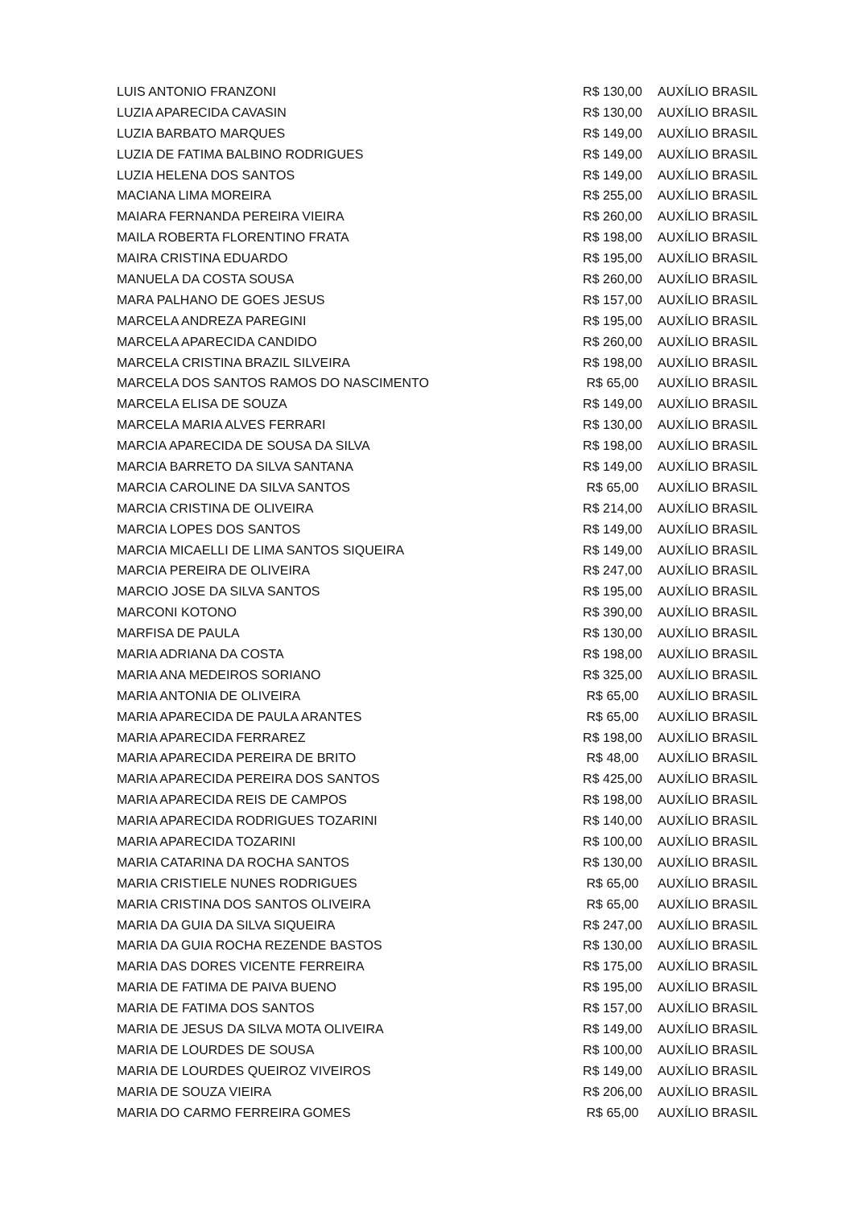| LUIS ANTONIO FRANZONI | R$ 130,00 | AUXÍLIO BRASIL |
| LUZIA APARECIDA CAVASIN | R$ 130,00 | AUXÍLIO BRASIL |
| LUZIA BARBATO MARQUES | R$ 149,00 | AUXÍLIO BRASIL |
| LUZIA DE FATIMA BALBINO RODRIGUES | R$ 149,00 | AUXÍLIO BRASIL |
| LUZIA HELENA DOS SANTOS | R$ 149,00 | AUXÍLIO BRASIL |
| MACIANA LIMA MOREIRA | R$ 255,00 | AUXÍLIO BRASIL |
| MAIARA FERNANDA PEREIRA VIEIRA | R$ 260,00 | AUXÍLIO BRASIL |
| MAILA ROBERTA FLORENTINO FRATA | R$ 198,00 | AUXÍLIO BRASIL |
| MAIRA CRISTINA EDUARDO | R$ 195,00 | AUXÍLIO BRASIL |
| MANUELA DA COSTA SOUSA | R$ 260,00 | AUXÍLIO BRASIL |
| MARA PALHANO DE GOES JESUS | R$ 157,00 | AUXÍLIO BRASIL |
| MARCELA ANDREZA PAREGINI | R$ 195,00 | AUXÍLIO BRASIL |
| MARCELA APARECIDA CANDIDO | R$ 260,00 | AUXÍLIO BRASIL |
| MARCELA CRISTINA BRAZIL SILVEIRA | R$ 198,00 | AUXÍLIO BRASIL |
| MARCELA DOS SANTOS RAMOS DO NASCIMENTO | R$ 65,00 | AUXÍLIO BRASIL |
| MARCELA ELISA DE SOUZA | R$ 149,00 | AUXÍLIO BRASIL |
| MARCELA MARIA ALVES FERRARI | R$ 130,00 | AUXÍLIO BRASIL |
| MARCIA APARECIDA DE SOUSA DA SILVA | R$ 198,00 | AUXÍLIO BRASIL |
| MARCIA BARRETO DA SILVA SANTANA | R$ 149,00 | AUXÍLIO BRASIL |
| MARCIA CAROLINE DA SILVA SANTOS | R$ 65,00 | AUXÍLIO BRASIL |
| MARCIA CRISTINA DE OLIVEIRA | R$ 214,00 | AUXÍLIO BRASIL |
| MARCIA LOPES DOS SANTOS | R$ 149,00 | AUXÍLIO BRASIL |
| MARCIA MICAELLI DE LIMA SANTOS SIQUEIRA | R$ 149,00 | AUXÍLIO BRASIL |
| MARCIA PEREIRA DE OLIVEIRA | R$ 247,00 | AUXÍLIO BRASIL |
| MARCIO JOSE DA SILVA SANTOS | R$ 195,00 | AUXÍLIO BRASIL |
| MARCONI KOTONO | R$ 390,00 | AUXÍLIO BRASIL |
| MARFISA DE PAULA | R$ 130,00 | AUXÍLIO BRASIL |
| MARIA ADRIANA DA COSTA | R$ 198,00 | AUXÍLIO BRASIL |
| MARIA ANA MEDEIROS SORIANO | R$ 325,00 | AUXÍLIO BRASIL |
| MARIA ANTONIA DE OLIVEIRA | R$ 65,00 | AUXÍLIO BRASIL |
| MARIA APARECIDA DE PAULA ARANTES | R$ 65,00 | AUXÍLIO BRASIL |
| MARIA APARECIDA FERRAREZ | R$ 198,00 | AUXÍLIO BRASIL |
| MARIA APARECIDA PEREIRA DE BRITO | R$ 48,00 | AUXÍLIO BRASIL |
| MARIA APARECIDA PEREIRA DOS SANTOS | R$ 425,00 | AUXÍLIO BRASIL |
| MARIA APARECIDA REIS DE CAMPOS | R$ 198,00 | AUXÍLIO BRASIL |
| MARIA APARECIDA RODRIGUES TOZARINI | R$ 140,00 | AUXÍLIO BRASIL |
| MARIA APARECIDA TOZARINI | R$ 100,00 | AUXÍLIO BRASIL |
| MARIA CATARINA DA ROCHA SANTOS | R$ 130,00 | AUXÍLIO BRASIL |
| MARIA CRISTIELE NUNES RODRIGUES | R$ 65,00 | AUXÍLIO BRASIL |
| MARIA CRISTINA DOS SANTOS OLIVEIRA | R$ 65,00 | AUXÍLIO BRASIL |
| MARIA DA GUIA DA SILVA SIQUEIRA | R$ 247,00 | AUXÍLIO BRASIL |
| MARIA DA GUIA ROCHA REZENDE BASTOS | R$ 130,00 | AUXÍLIO BRASIL |
| MARIA DAS DORES VICENTE FERREIRA | R$ 175,00 | AUXÍLIO BRASIL |
| MARIA DE FATIMA DE PAIVA BUENO | R$ 195,00 | AUXÍLIO BRASIL |
| MARIA DE FATIMA DOS SANTOS | R$ 157,00 | AUXÍLIO BRASIL |
| MARIA DE JESUS DA SILVA MOTA OLIVEIRA | R$ 149,00 | AUXÍLIO BRASIL |
| MARIA DE LOURDES DE SOUSA | R$ 100,00 | AUXÍLIO BRASIL |
| MARIA DE LOURDES QUEIROZ VIVEIROS | R$ 149,00 | AUXÍLIO BRASIL |
| MARIA DE SOUZA VIEIRA | R$ 206,00 | AUXÍLIO BRASIL |
| MARIA DO CARMO FERREIRA GOMES | R$ 65,00 | AUXÍLIO BRASIL |